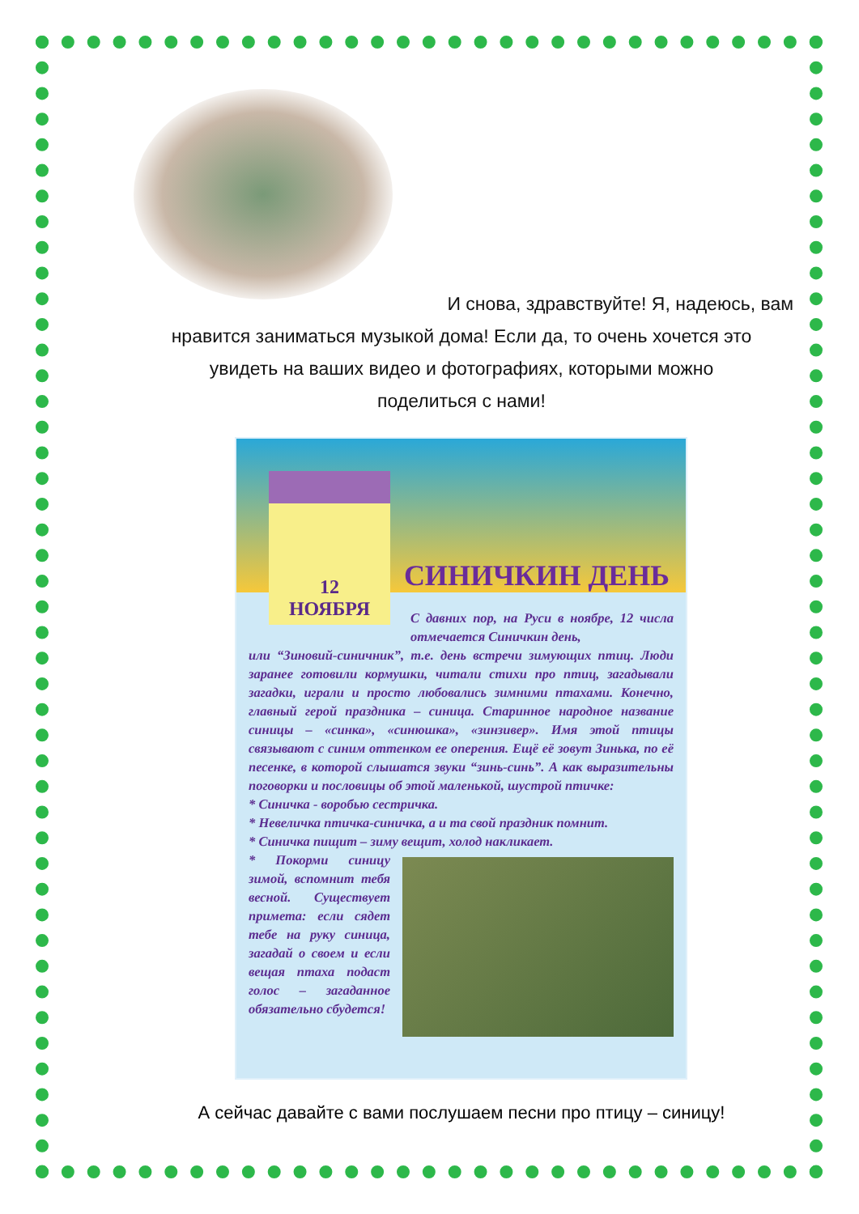И снова, здравствуйте! Я, надеюсь, вам
нравится заниматься музыкой дома! Если да, то очень хочется это
увидеть на ваших видео и фотографиях, которыми можно
поделиться с нами!
СИНИЧКИН ДЕНЬ
12
НОЯБРЯ
С давних пор, на Руси в ноябре, 12 числа отмечается Синичкин день,
или “Зиновий-синичник”, т.е. день встречи зимующих птиц. Люди заранее готовили кормушки, читали стихи про птиц, загадывали загадки, играли и просто любовались зимними птахами. Конечно, главный герой праздника – синица. Старинное народное название синицы – «синка», «синюшка», «зинзивер». Имя этой птицы связывают с синим оттенком ее оперения. Ещё её зовут Зинька, по её песенке, в которой слышатся звуки “зинь-синь”. А как выразительны поговорки и пословицы об этой маленькой, шустрой птичке:
* Синичка - воробью сестричка.
* Невеличка птичка-синичка, а и та свой праздник помнит.
* Синичка пищит – зиму вещит, холод накликает.
* Покорми синицу зимой, вспомнит тебя весной. Существует примета: если сядет тебе на руку синица, загадай о своем и если вещая птаха подаст голос – загаданное обязательно сбудется!
А сейчас давайте с вами послушаем песни про птицу – синицу!